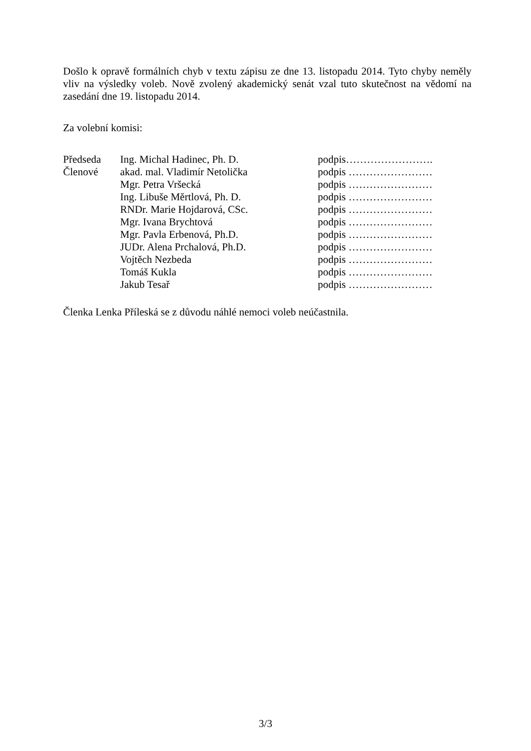Došlo k opravě formálních chyb v textu zápisu ze dne 13. listopadu 2014. Tyto chyby neměly vliv na výsledky voleb. Nově zvolený akademický senát vzal tuto skutečnost na vědomí na zasedání dne 19. listopadu 2014.
Za volební komisi:
| Předseda | Ing. Michal Hadinec, Ph. D. | podpis……………………. |
| Členové | akad. mal. Vladimír Netolička | podpis …………………… |
| | Mgr. Petra Vršecká | podpis …………………… |
| | Ing. Libuše Měrtlová, Ph. D. | podpis …………………… |
| | RNDr. Marie Hojdarová, CSc. | podpis …………………… |
| | Mgr. Ivana Brychtová | podpis …………………… |
| | Mgr. Pavla Erbenová, Ph.D. | podpis …………………… |
| | JUDr. Alena Prchalová, Ph.D. | podpis …………………… |
| | Vojtěch Nezbeda | podpis …………………… |
| | Tomáš Kukla | podpis …………………… |
| | Jakub Tesař | podpis …………………… |
Členka Lenka Příleská se z důvodu náhlé nemoci voleb neúčastnila.
3/3